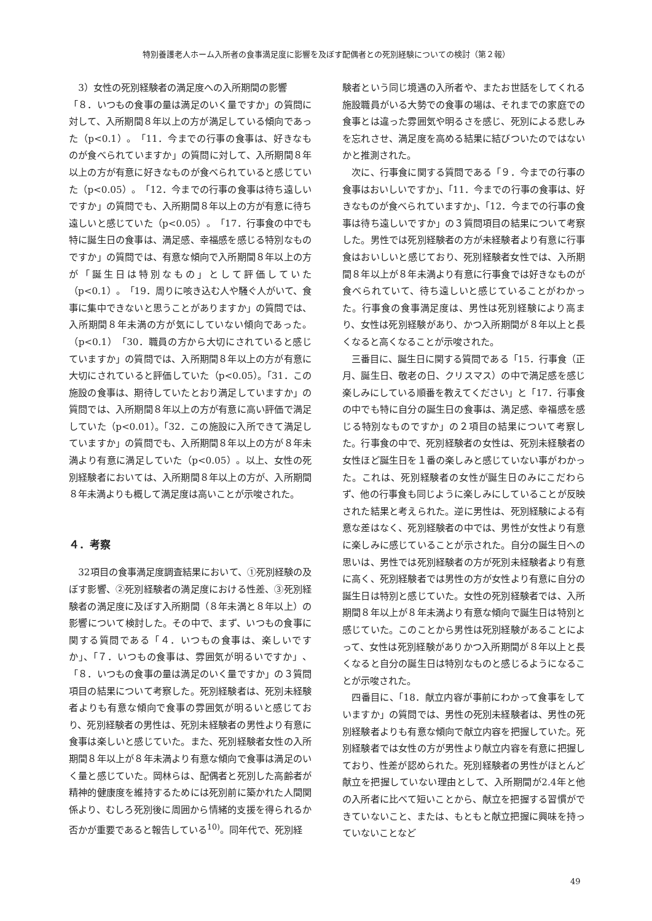特別養護老人ホーム入所者の食事満足度に影響を及ぼす配偶者との死別経験についての検討（第２報）
3）女性の死別経験者の満足度への入所期間の影響
「８．いつもの食事の量は満足のいく量ですか」の質問に対して、入所期間８年以上の方が満足している傾向であった（p<0.1）。「11．今までの行事の食事は、好きなものが食べられていますか」の質問に対して、入所期間８年以上の方が有意に好きなものが食べられていると感じていた（p<0.05）。「12．今までの行事の食事は待ち遠しいですか」の質問でも、入所期間８年以上の方が有意に待ち遠しいと感じていた（p<0.05）。「17．行事食の中でも特に誕生日の食事は、満足感、幸福感を感じる特別なものですか」の質問では、有意な傾向で入所期間８年以上の方が「誕生日は特別なもの」として評価していた（p<0.1）。「19．周りに咳き込む人や騒ぐ人がいて、食事に集中できないと思うことがありますか」の質問では、入所期間８年未満の方が気にしていない傾向であった。（p<0.1）「30．職員の方から大切にされていると感じていますか」の質問では、入所期間８年以上の方が有意に大切にされていると評価していた（p<0.05）。「31．この施設の食事は、期待していたとおり満足していますか」の質問では、入所期間８年以上の方が有意に高い評価で満足していた（p<0.01）。「32．この施設に入所できて満足していますか」の質問でも、入所期間８年以上の方が８年未満より有意に満足していた（p<0.05）。以上、女性の死別経験者においては、入所期間８年以上の方が、入所期間８年未満よりも概して満足度は高いことが示唆された。
４．考察
32項目の食事満足度調査結果において、①死別経験の及ぼす影響、②死別経験者の満足度における性差、③死別経験者の満足度に及ぼす入所期間（８年未満と８年以上）の影響について検討した。その中で、まず、いつもの食事に関する質問である「４．いつもの食事は、楽しいですか」、「７．いつもの食事は、雰囲気が明るいですか」、「８．いつもの食事の量は満足のいく量ですか」の３質問項目の結果について考察した。死別経験者は、死別未経験者よりも有意な傾向で食事の雰囲気が明るいと感じており、死別経験者の男性は、死別未経験者の男性より有意に食事は楽しいと感じていた。また、死別経験者女性の入所期間８年以上が８年未満より有意な傾向で食事は満足のいく量と感じていた。岡林らは、配偶者と死別した高齢者が精神的健康度を維持するためには死別前に築かれた人間関係より、むしろ死別後に周囲から情緒的支援を得られるか否かが重要であると報告している<sup>10)</sup>。同年代で、死別経
験者という同じ境遇の入所者や、またお世話をしてくれる施設職員がいる大勢での食事の場は、それまでの家庭での食事とは違った雰囲気や明るさを感じ、死別による悲しみを忘れさせ、満足度を高める結果に結びついたのではないかと推測された。
次に、行事食に関する質問である「９．今までの行事の食事はおいしいですか」、「11．今までの行事の食事は、好きなものが食べられていますか」、「12．今までの行事の食事は待ち遠しいですか」の３質問項目の結果について考察した。男性では死別経験者の方が未経験者より有意に行事食はおいしいと感じており、死別経験者女性では、入所期間８年以上が８年未満より有意に行事食では好きなものが食べられていて、待ち遠しいと感じていることがわかった。行事食の食事満足度は、男性は死別経験により高まり、女性は死別経験があり、かつ入所期間が８年以上と長くなると高くなることが示唆された。
三番目に、誕生日に関する質問である「15．行事食（正月、誕生日、敬老の日、クリスマス）の中で満足感を感じ楽しみにしている順番を教えてください」と「17．行事食の中でも特に自分の誕生日の食事は、満足感、幸福感を感じる特別なものですか」の２項目の結果について考察した。行事食の中で、死別経験者の女性は、死別未経験者の女性ほど誕生日を１番の楽しみと感じていない事がわかった。これは、死別経験者の女性が誕生日のみにこだわらず、他の行事食も同じように楽しみにしていることが反映された結果と考えられた。逆に男性は、死別経験による有意な差はなく、死別経験者の中では、男性が女性より有意に楽しみに感じていることが示された。自分の誕生日への思いは、男性では死別経験者の方が死別未経験者より有意に高く、死別経験者では男性の方が女性より有意に自分の誕生日は特別と感じていた。女性の死別経験者では、入所期間８年以上が８年未満より有意な傾向で誕生日は特別と感じていた。このことから男性は死別経験があることによって、女性は死別経験がありかつ入所期間が８年以上と長くなると自分の誕生日は特別なものと感じるようになることが示唆された。
四番目に、「18．献立内容が事前にわかって食事をしていますか」の質問では、男性の死別未経験者は、男性の死別経験者よりも有意な傾向で献立内容を把握していた。死別経験者では女性の方が男性より献立内容を有意に把握しており、性差が認められた。死別経験者の男性がほとんど献立を把握していない理由として、入所期間が2.4年と他の入所者に比べて短いことから、献立を把握する習慣ができていないこと、または、もともと献立把握に興味を持っていないことなど
49